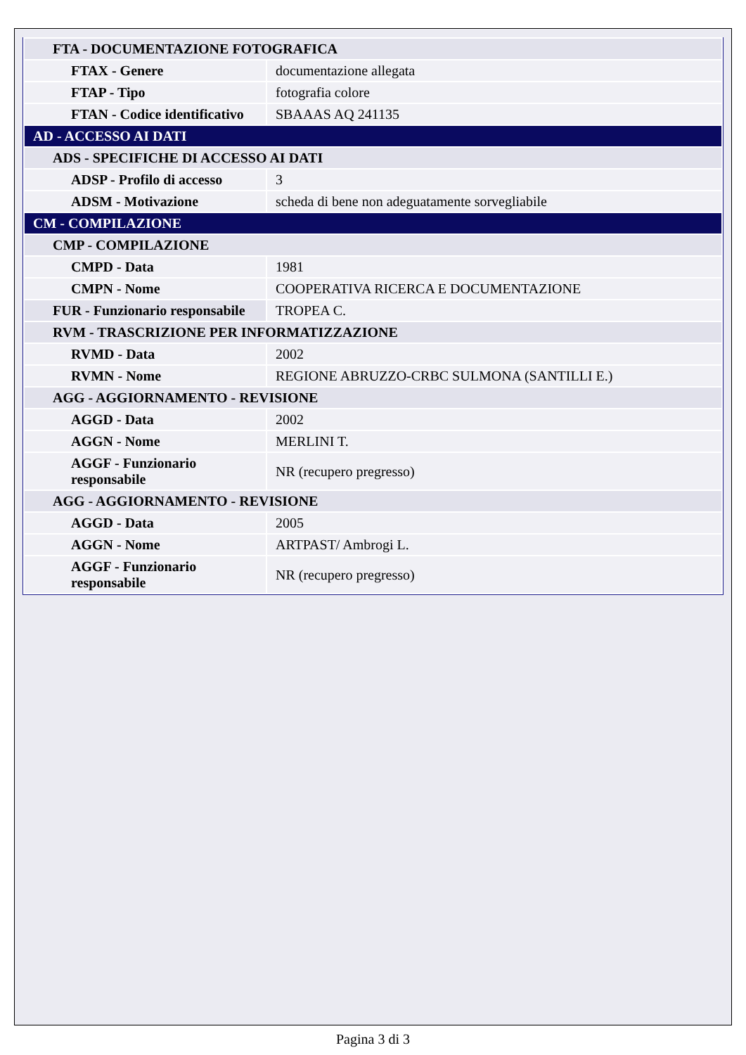| FTA - DOCUMENTAZIONE FOTOGRAFICA | |
| FTAX - Genere | documentazione allegata |
| FTAP - Tipo | fotografia colore |
| FTAN - Codice identificativo | SBAAAS AQ 241135 |
| AD - ACCESSO AI DATI | |
| ADS - SPECIFICHE DI ACCESSO AI DATI | |
| ADSP - Profilo di accesso | 3 |
| ADSM - Motivazione | scheda di bene non adeguatamente sorvegliabile |
| CM - COMPILAZIONE | |
| CMP - COMPILAZIONE | |
| CMPD - Data | 1981 |
| CMPN - Nome | COOPERATIVA RICERCA E DOCUMENTAZIONE |
| FUR - Funzionario responsabile | TROPEA C. |
| RVM - TRASCRIZIONE PER INFORMATIZZAZIONE | |
| RVMD - Data | 2002 |
| RVMN - Nome | REGIONE ABRUZZO-CRBC SULMONA (SANTILLI E.) |
| AGG - AGGIORNAMENTO - REVISIONE | |
| AGGD - Data | 2002 |
| AGGN - Nome | MERLINI T. |
| AGGF - Funzionario responsabile | NR (recupero pregresso) |
| AGG - AGGIORNAMENTO - REVISIONE | |
| AGGD - Data | 2005 |
| AGGN - Nome | ARTPAST/ Ambrogi L. |
| AGGF - Funzionario responsabile | NR (recupero pregresso) |
Pagina 3 di 3